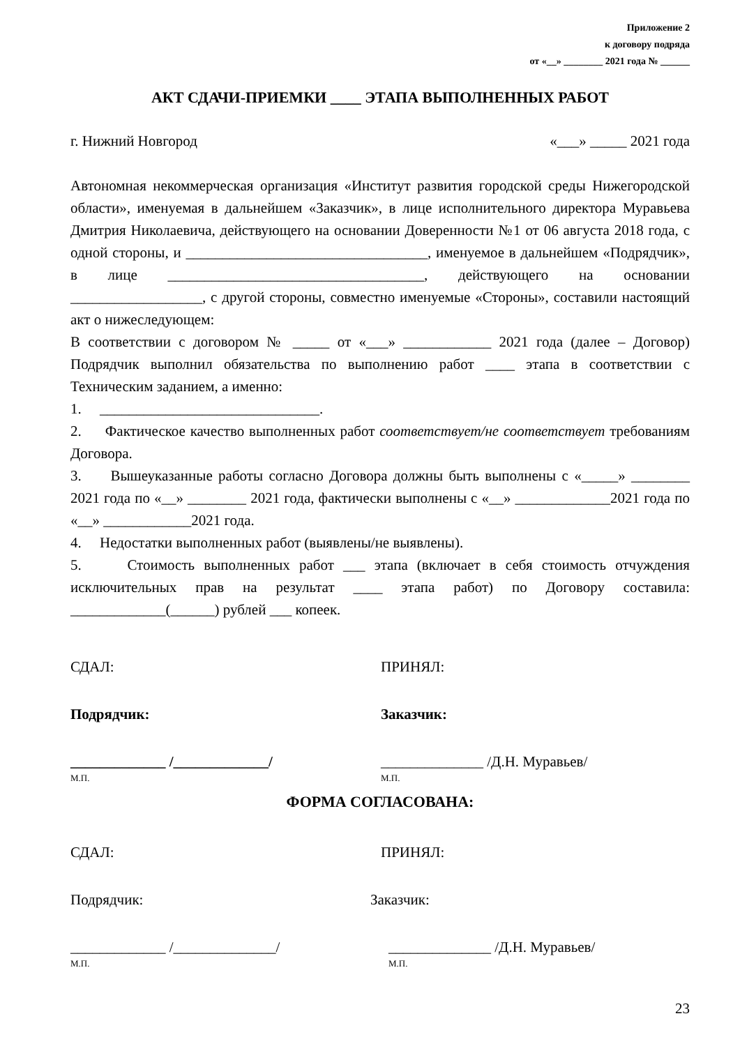Приложение 2
к договору подряда
от «__» ________ 2021 года № ______
АКТ СДАЧИ-ПРИЕМКИ ____ ЭТАПА ВЫПОЛНЕННЫХ РАБОТ
г. Нижний Новгород «___» _____ 2021 года
Автономная некоммерческая организация «Институт развития городской среды Нижегородской области», именуемая в дальнейшем «Заказчик», в лице исполнительного директора Муравьева Дмитрия Николаевича, действующего на основании Доверенности №1 от 06 августа 2018 года, с одной стороны, и _________________________________, именуемое в дальнейшем «Подрядчик», в лице ___________________________________, действующего на основании __________________, с другой стороны, совместно именуемые «Стороны», составили настоящий акт о нижеследующем:
В соответствии с договором № _____ от «___» ____________ 2021 года (далее – Договор) Подрядчик выполнил обязательства по выполнению работ ____ этапа в соответствии с Техническим заданием, а именно:
1. ______________________________.
2. Фактическое качество выполненных работ соответствует/не соответствует требованиям Договора.
3. Вышеуказанные работы согласно Договора должны быть выполнены с «_____» ________ 2021 года по «__» ________ 2021 года, фактически выполнены с «__» _____________2021 года по «__» ____________2021 года.
4. Недостатки выполненных работ (выявлены/не выявлены).
5. Стоимость выполненных работ ___ этапа (включает в себя стоимость отчуждения исключительных прав на результат ____ этапа работ) по Договору составила: _____________(______) рублей ___ копеек.
СДАЛ: ПРИНЯЛ:
Подрядчик: Заказчик:
_____________ /_____________/
М.П.
______________ /Д.Н. Муравьев/
М.П.
ФОРМА СОГЛАСОВАНА:
СДАЛ: ПРИНЯЛ:
Подрядчик: Заказчик:
_____________ /______________/
М.П.
______________ /Д.Н. Муравьев/
М.П.
23